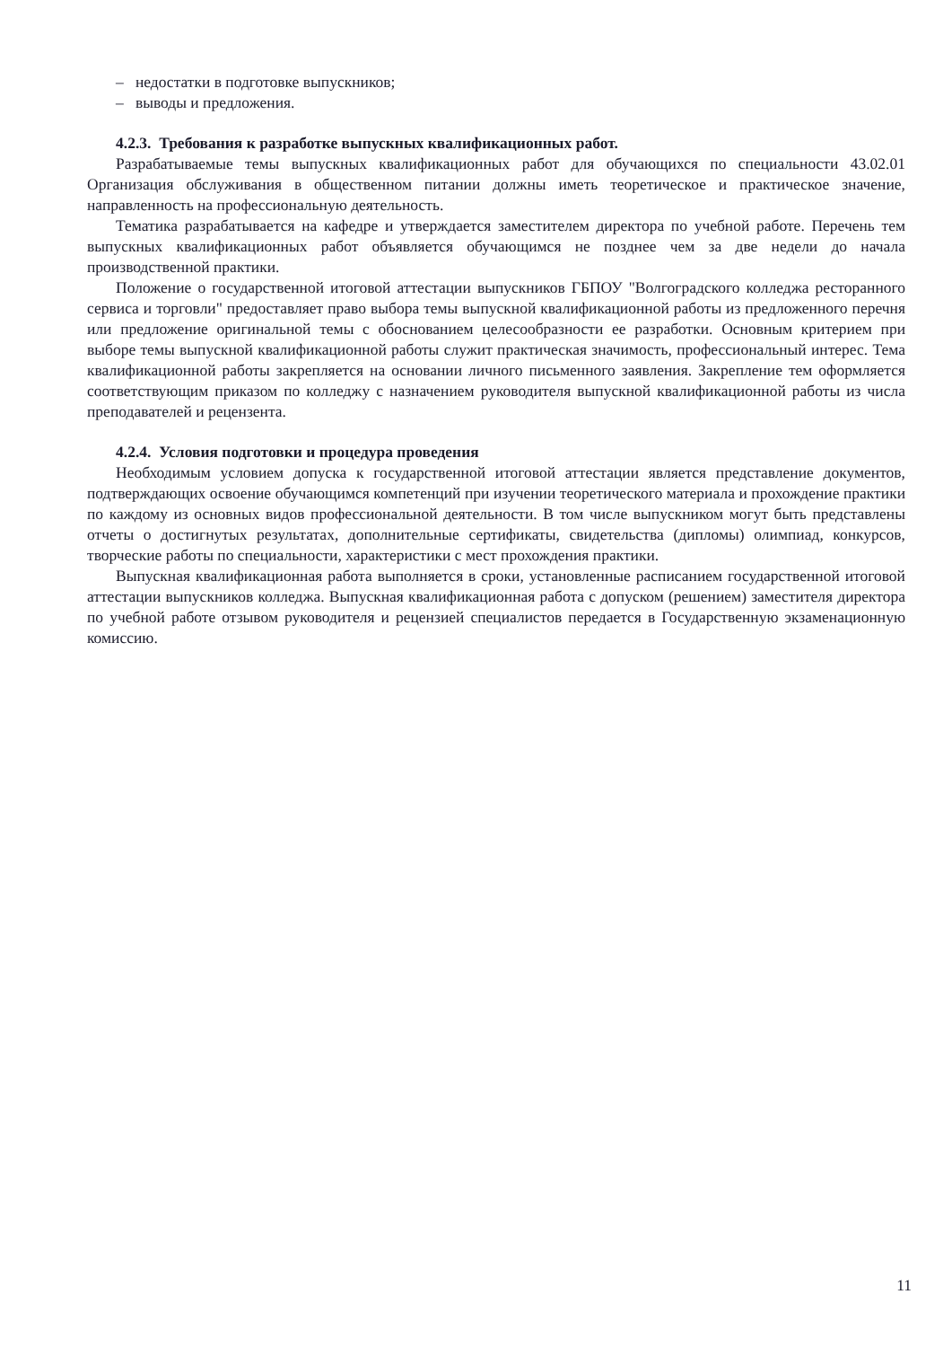– недостатки в подготовке выпускников;
– выводы и предложения.
4.2.3. Требования к разработке выпускных квалификационных работ.
Разрабатываемые темы выпускных квалификационных работ для обучающихся по специальности 43.02.01 Организация обслуживания в общественном питании должны иметь теоретическое и практическое значение, направленность на профессиональную деятельность.
Тематика разрабатывается на кафедре и утверждается заместителем директора по учебной работе. Перечень тем выпускных квалификационных работ объявляется обучающимся не позднее чем за две недели до начала производственной практики.
Положение о государственной итоговой аттестации выпускников ГБПОУ "Волгоградского колледжа ресторанного сервиса и торговли" предоставляет право выбора темы выпускной квалификационной работы из предложенного перечня или предложение оригинальной темы с обоснованием целесообразности ее разработки. Основным критерием при выборе темы выпускной квалификационной работы служит практическая значимость, профессиональный интерес. Тема квалификационной работы закрепляется на основании личного письменного заявления. Закрепление тем оформляется соответствующим приказом по колледжу с назначением руководителя выпускной квалификационной работы из числа преподавателей и рецензента.
4.2.4. Условия подготовки и процедура проведения
Необходимым условием допуска к государственной итоговой аттестации является представление документов, подтверждающих освоение обучающимся компетенций при изучении теоретического материала и прохождение практики по каждому из основных видов профессиональной деятельности. В том числе выпускником могут быть представлены отчеты о достигнутых результатах, дополнительные сертификаты, свидетельства (дипломы) олимпиад, конкурсов, творческие работы по специальности, характеристики с мест прохождения практики.
Выпускная квалификационная работа выполняется в сроки, установленные расписанием государственной итоговой аттестации выпускников колледжа. Выпускная квалификационная работа с допуском (решением) заместителя директора по учебной работе отзывом руководителя и рецензией специалистов передается в Государственную экзаменационную комиссию.
11